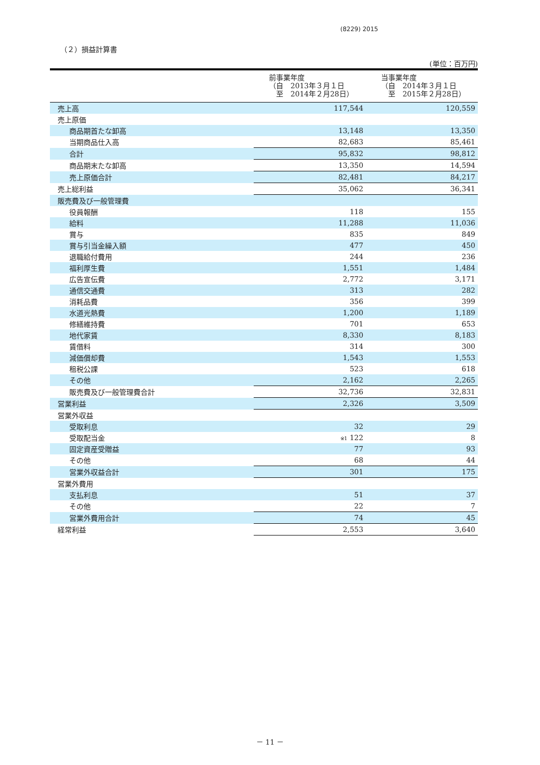(8229) 2015
（２）損益計算書
(単位：百万円)
| | 前事業年度 （自 2013年３月１日 至 2014年２月28日） | 当事業年度 （自 2014年３月１日 至 2015年２月28日） |
| --- | --- | --- |
| 売上高 | 117,544 | 120,559 |
| 売上原価 | | |
| 商品期首たな卸高 | 13,148 | 13,350 |
| 当期商品仕入高 | 82,683 | 85,461 |
| 合計 | 95,832 | 98,812 |
| 商品期末たな卸高 | 13,350 | 14,594 |
| 売上原価合計 | 82,481 | 84,217 |
| 売上総利益 | 35,062 | 36,341 |
| 販売費及び一般管理費 | | |
| 役員報酬 | 118 | 155 |
| 給料 | 11,288 | 11,036 |
| 賞与 | 835 | 849 |
| 賞与引当金繰入額 | 477 | 450 |
| 退職給付費用 | 244 | 236 |
| 福利厚生費 | 1,551 | 1,484 |
| 広告宣伝費 | 2,772 | 3,171 |
| 通信交通費 | 313 | 282 |
| 消耗品費 | 356 | 399 |
| 水道光熱費 | 1,200 | 1,189 |
| 修繕維持費 | 701 | 653 |
| 地代家賃 | 8,330 | 8,183 |
| 賃借料 | 314 | 300 |
| 減価償却費 | 1,543 | 1,553 |
| 租税公課 | 523 | 618 |
| その他 | 2,162 | 2,265 |
| 販売費及び一般管理費合計 | 32,736 | 32,831 |
| 営業利益 | 2,326 | 3,509 |
| 営業外収益 | | |
| 受取利息 | 32 | 29 |
| 受取配当金 | ※1 122 | 8 |
| 固定資産受贈益 | 77 | 93 |
| その他 | 68 | 44 |
| 営業外収益合計 | 301 | 175 |
| 営業外費用 | | |
| 支払利息 | 51 | 37 |
| その他 | 22 | 7 |
| 営業外費用合計 | 74 | 45 |
| 経常利益 | 2,553 | 3,640 |
－ 11 －